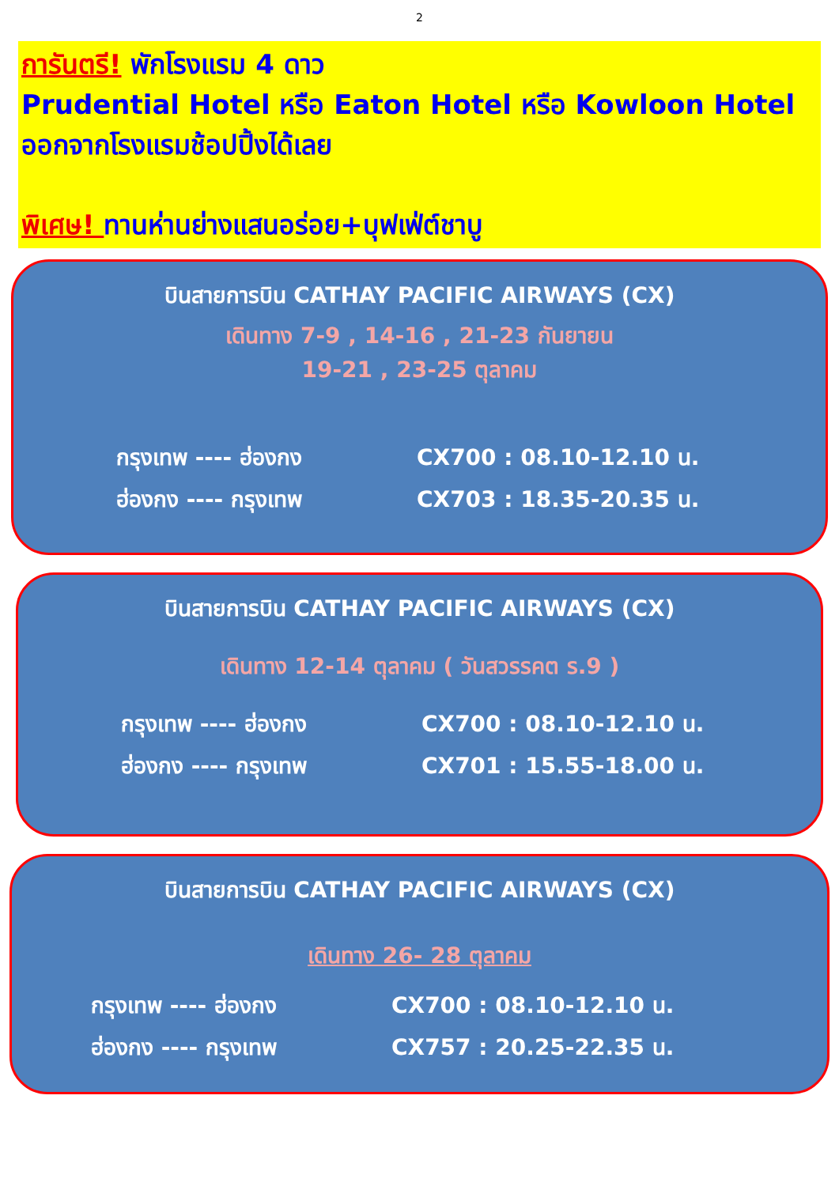2
การันตรี! พักโรงแรม 4 ดาว
Prudential Hotel หรือ Eaton Hotel หรือ Kowloon Hotel ออกจากโรงแรมช้อปปิ้งได้เลย
พิเศษ! ทานห่านย่างแสนอร่อย+บุฟเฟ่ต์ชาบู
บินสายการบิน CATHAY PACIFIC AIRWAYS (CX)
เดินทาง 7-9 , 14-16 , 21-23 กันยายน
19-21 , 23-25 ตุลาคม
กรุงเทพ ---- ฮ่องกง CX700 : 08.10-12.10 น.
ฮ่องกง ---- กรุงเทพ CX703 : 18.35-20.35 น.
บินสายการบิน CATHAY PACIFIC AIRWAYS (CX)
เดินทาง 12-14 ตุลาคม ( วันสวรรคต ร.9 )
กรุงเทพ ---- ฮ่องกง CX700 : 08.10-12.10 น.
ฮ่องกง ---- กรุงเทพ CX701 : 15.55-18.00 น.
บินสายการบิน CATHAY PACIFIC AIRWAYS (CX)
เดินทาง 26- 28 ตุลาคม
กรุงเทพ ---- ฮ่องกง CX700 : 08.10-12.10 น.
ฮ่องกง ---- กรุงเทพ CX757 : 20.25-22.35 น.